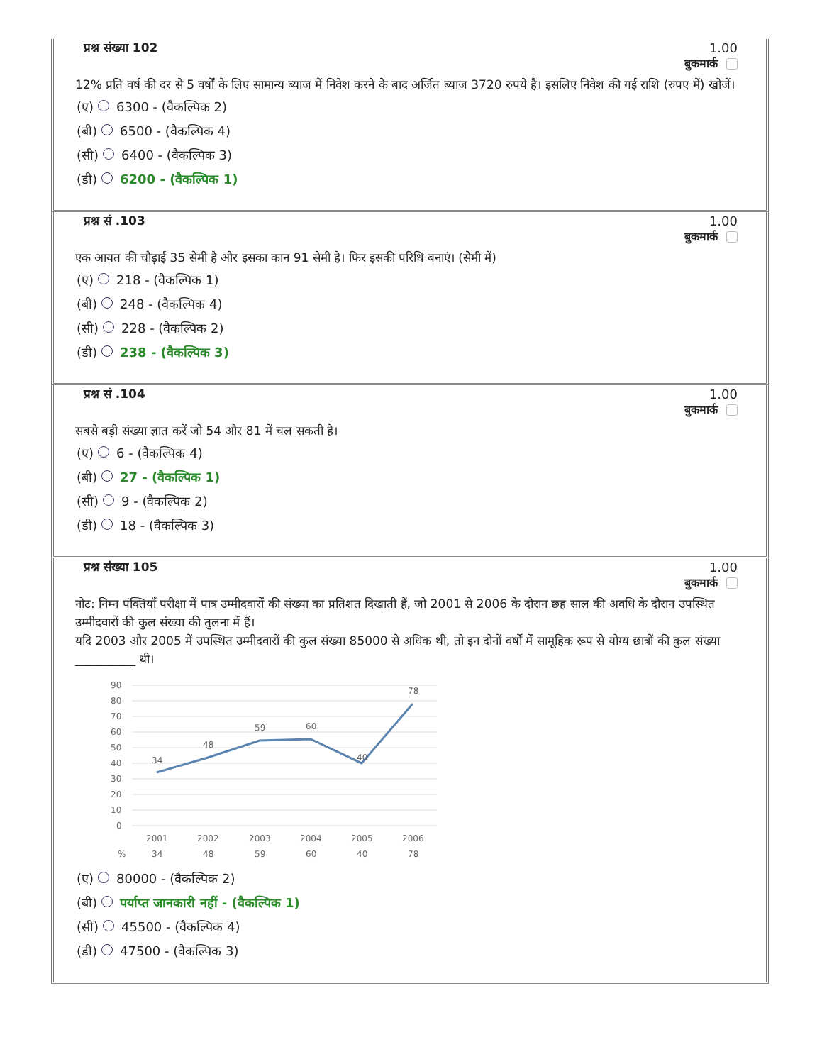प्रश्न संख्या 102 1.00
बुकमार्क
12% प्रति वर्ष की दर से 5 वर्षों के लिए सामान्य ब्याज में निवेश करने के बाद अर्जित ब्याज 3720 रुपये है। इसलिए निवेश की गई राशि (रुपए में) खोजें।
(ए) 6300 - (वैकल्पिक 2)
(बी) 6500 - (वैकल्पिक 4)
(सी) 6400 - (वैकल्पिक 3)
(डी) 6200 - (वैकल्पिक 1)
प्रश्न सं .103 1.00
बुकमार्क
एक आयत की चौड़ाई 35 सेमी है और इसका कान 91 सेमी है। फिर इसकी परिधि बनाएं। (सेमी में)
(ए) 218 - (वैकल्पिक 1)
(बी) 248 - (वैकल्पिक 4)
(सी) 228 - (वैकल्पिक 2)
(डी) 238 - (वैकल्पिक 3)
प्रश्न सं .104 1.00
बुकमार्क
सबसे बड़ी संख्या ज्ञात करें जो 54 और 81 में चल सकती है।
(ए) 6 - (वैकल्पिक 4)
(बी) 27 - (वैकल्पिक 1)
(सी) 9 - (वैकल्पिक 2)
(डी) 18 - (वैकल्पिक 3)
प्रश्न संख्या 105 1.00
बुकमार्क
नोट: निम्न पंक्तियाँ परीक्षा में पात्र उम्मीदवारों की संख्या का प्रतिशत दिखाती हैं, जो 2001 से 2006 के दौरान छह साल की अवधि के दौरान उपस्थित उम्मीदवारों की कुल संख्या की तुलना में हैं।
यदि 2003 और 2005 में उपस्थित उम्मीदवारों की कुल संख्या 85000 से अधिक थी, तो इन दोनों वर्षों में सामूहिक रूप से योग्य छात्रों की कुल संख्या __________ थी।
90
80
70
60
50
40
30
20
10
0
34
48
59
60
40
78
2001
2002
2003
2004
2005
2006
%
34
48
59
60
40
78
(ए) 80000 - (वैकल्पिक 2)
(बी) पर्याप्त जानकारी नहीं - (वैकल्पिक 1)
(सी) 45500 - (वैकल्पिक 4)
(डी) 47500 - (वैकल्पिक 3)